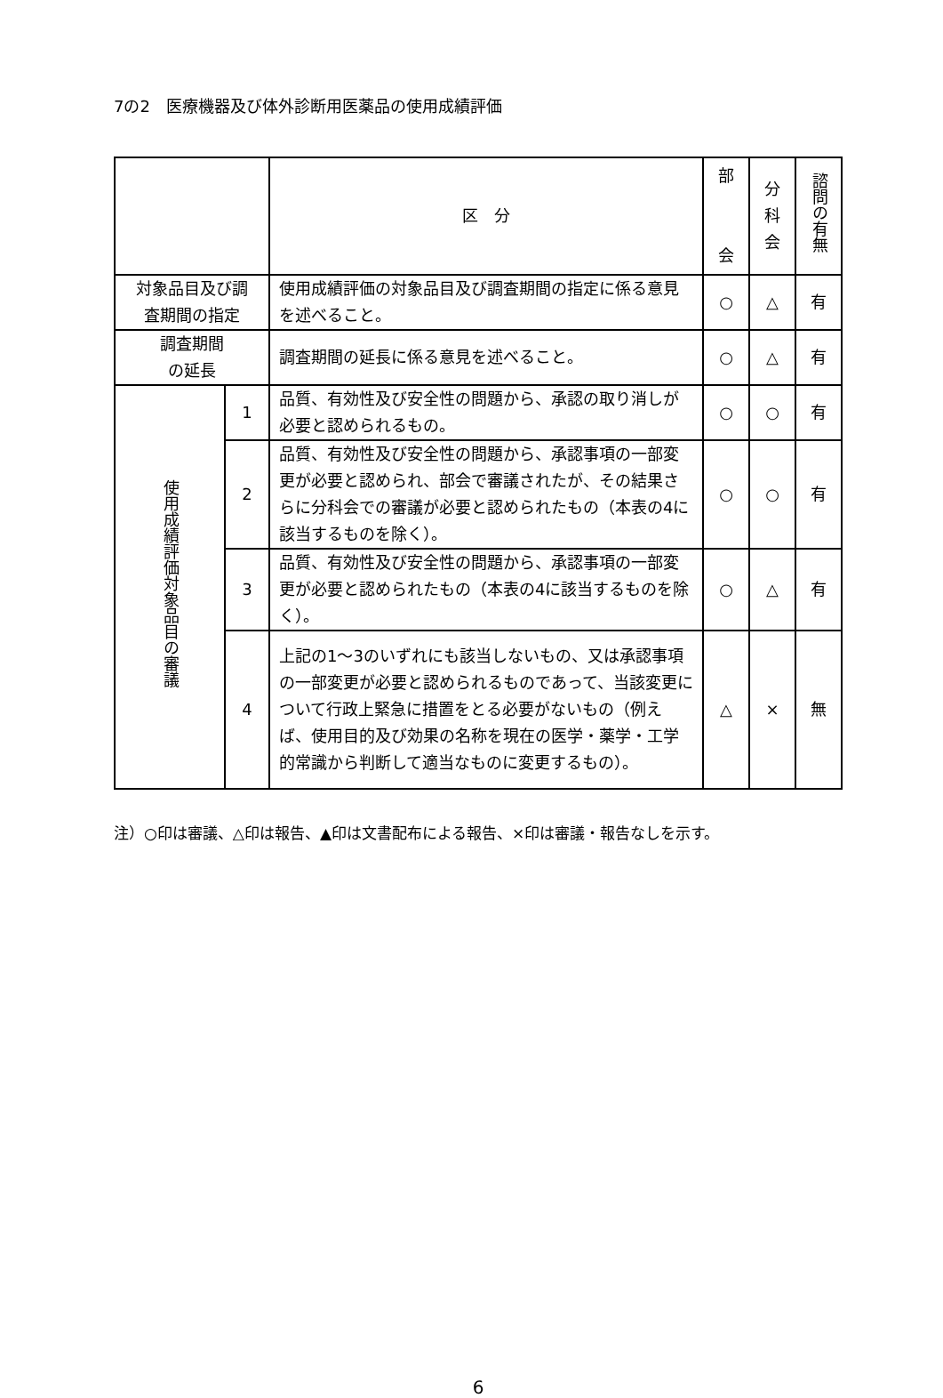7の2　医療機器及び体外診断用医薬品の使用成績評価
| | | 区 分 | 部 会 | 分 科 会 | 諮問の有無 |
| --- | --- | --- | --- | --- | --- |
| 対象品目及び調 査期間の指定 | | 使用成績評価の対象品目及び調査期間の指定に係る意見を述べること。 | ○ | △ | 有 |
| 調査期間 の延長 | | 調査期間の延長に係る意見を述べること。 | ○ | △ | 有 |
| 使用成績評価対象品目の審議 | 1 | 品質、有効性及び安全性の問題から、承認の取り消しが必要と認められるもの。 | ○ | ○ | 有 |
| | 2 | 品質、有効性及び安全性の問題から、承認事項の一部変更が必要と認められ、部会で審議されたが、その結果さらに分科会での審議が必要と認められたもの（本表の4に該当するものを除く）。 | ○ | ○ | 有 |
| | 3 | 品質、有効性及び安全性の問題から、承認事項の一部変更が必要と認められたもの（本表の4に該当するものを除く）。 | ○ | △ | 有 |
| | 4 | 上記の1～3のいずれにも該当しないもの、又は承認事項の一部変更が必要と認められるものであって、当該変更について行政上緊急に措置をとる必要がないもの（例えば、使用目的及び効果の名称を現在の医学・薬学・工学的常識から判断して適当なものに変更するもの）。 | △ | × | 無 |
注）○印は審議、△印は報告、▲印は文書配布による報告、×印は審議・報告なしを示す。
6